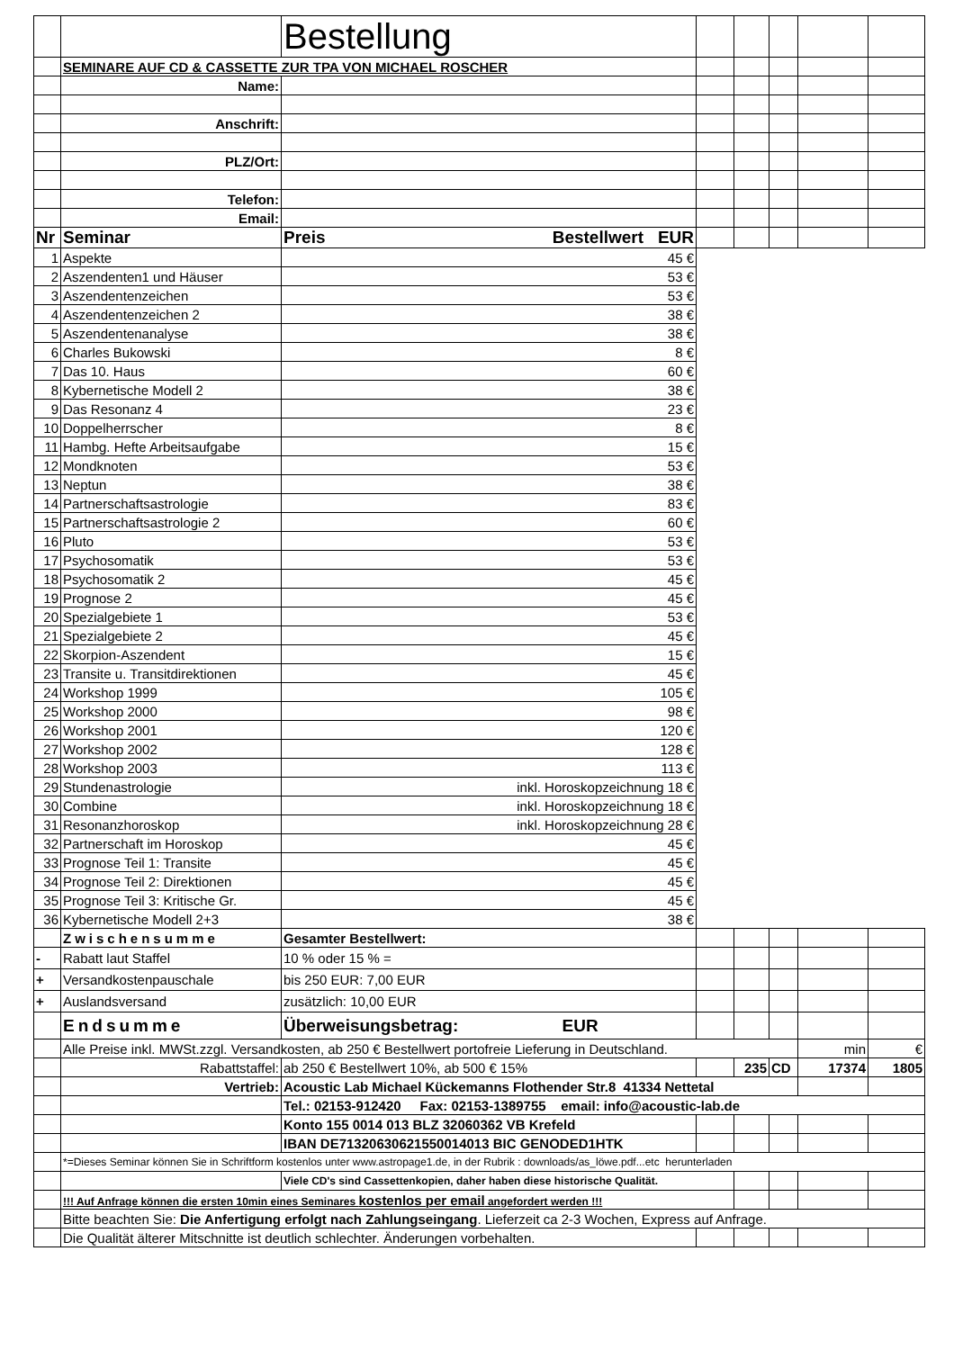| | | Bestellung | | | | | |
| | SEMINARE AUF CD & CASSETTE ZUR TPA VON MICHAEL ROSCHER | | | | | | |
| | Name: | | | | | | |
| | Anschrift: | | | | | | |
| | PLZ/Ort: | | | | | | |
| | Telefon: | | | | | | |
| | Email: | | | | | | |
| Nr | Seminar | Preis Bestellwert EUR | | | | | |
| 1 | Aspekte | 45 € | | | | | |
| 2 | Aszendenten1 und Häuser | 53 € | | | | | |
| 3 | Aszendentenzeichen | 53 € | | | | | |
| 4 | Aszendentenzeichen 2 | 38 € | | | | | |
| 5 | Aszendentenanalyse | 38 € | | | | | |
| 6 | Charles Bukowski | 8 € | | | | | |
| 7 | Das 10. Haus | 60 € | | | | | |
| 8 | Kybernetische Modell 2 | 38 € | | | | | |
| 9 | Das Resonanz 4 | 23 € | | | | | |
| 10 | Doppelherrscher | 8 € | | | | | |
| 11 | Hambg. Hefte Arbeitsaufgabe | 15 € | | | | | |
| 12 | Mondknoten | 53 € | | | | | |
| 13 | Neptun | 38 € | | | | | |
| 14 | Partnerschaftsastrologie | 83 € | | | | | |
| 15 | Partnerschaftsastrologie 2 | 60 € | | | | | |
| 16 | Pluto | 53 € | | | | | |
| 17 | Psychosomatik | 53 € | | | | | |
| 18 | Psychosomatik 2 | 45 € | | | | | |
| 19 | Prognose 2 | 45 € | | | | | |
| 20 | Spezialgebiete 1 | 53 € | | | | | |
| 21 | Spezialgebiete 2 | 45 € | | | | | |
| 22 | Skorpion-Aszendent | 15 € | | | | | |
| 23 | Transite u. Transitdirektionen | 45 € | | | | | |
| 24 | Workshop 1999 | 105 € | | | | | |
| 25 | Workshop 2000 | 98 € | | | | | |
| 26 | Workshop 2001 | 120 € | | | | | |
| 27 | Workshop 2002 | 128 € | | | | | |
| 28 | Workshop 2003 | 113 € | | | | | |
| 29 | Stundenastrologie | inkl. Horoskopzeichnung 18 € | | | | | |
| 30 | Combine | inkl. Horoskopzeichnung 18 € | | | | | |
| 31 | Resonanzhoroskop | inkl. Horoskopzeichnung 28 € | | | | | |
| 32 | Partnerschaft im Horoskop | 45 € | | | | | |
| 33 | Prognose Teil 1: Transite | 45 € | | | | | |
| 34 | Prognose Teil 2: Direktionen | 45 € | | | | | |
| 35 | Prognose Teil 3: Kritische Gr. | 45 € | | | | | |
| 36 | Kybernetische Modell 2+3 | 38 € | | | | | |
| | Zwischensumme | Gesamter Bestellwert: | | | | | |
| - | Rabatt laut Staffel | 10 % oder 15 % = | | | | | |
| + | Versandkostenpauschale | bis 250 EUR: 7,00 EUR | | | | | |
| + | Auslandsversand | zusätzlich: 10,00 EUR | | | | | |
| | Endsumme | Überweisungsbetrag: EUR | | | | | |
| | Alle Preise inkl. MWSt.zzgl. Versandkosten, ab 250 € Bestellwert portofreie Lieferung in Deutschland. | | | | | min | € |
| | Rabattstaffel: | ab 250 € Bestellwert 10%, ab 500 € 15% | | 235 | CD | 17374 | 1805 |
| | Vertrieb: | Acoustic Lab Michael Kückemanns Flothender Str.8 41334 Nettetal | | | | | |
| | | Tel.: 02153-912420 Fax: 02153-1389755 email: info@acoustic-lab.de | | | | | |
| | | Konto 155 0014 013 BLZ 32060362 VB Krefeld | | | | | |
| | | IBAN DE71320630621550014013 BIC GENODED1HTK | | | | | |
| | *=Dieses Seminar können Sie in Schriftform kostenlos unter www.astropage1.de, in der Rubrik : downloads/as_löwe.pdf...etc herunterladen | | | | | | |
| | | Viele CD's sind Cassettenkopien, daher haben diese historische Qualität. | | | | | |
| | !!! Auf Anfrage können die ersten 10min eines Seminares kostenlos per email angefordert werden !!! | | | | | | |
| | Bitte beachten Sie: Die Anfertigung erfolgt nach Zahlungseingang . Lieferzeit ca 2-3 Wochen, Express auf Anfrage. | | | | | | |
| | Die Qualität älterer Mitschnitte ist deutlich schlechter. Änderungen vorbehalten. | | | | | | |